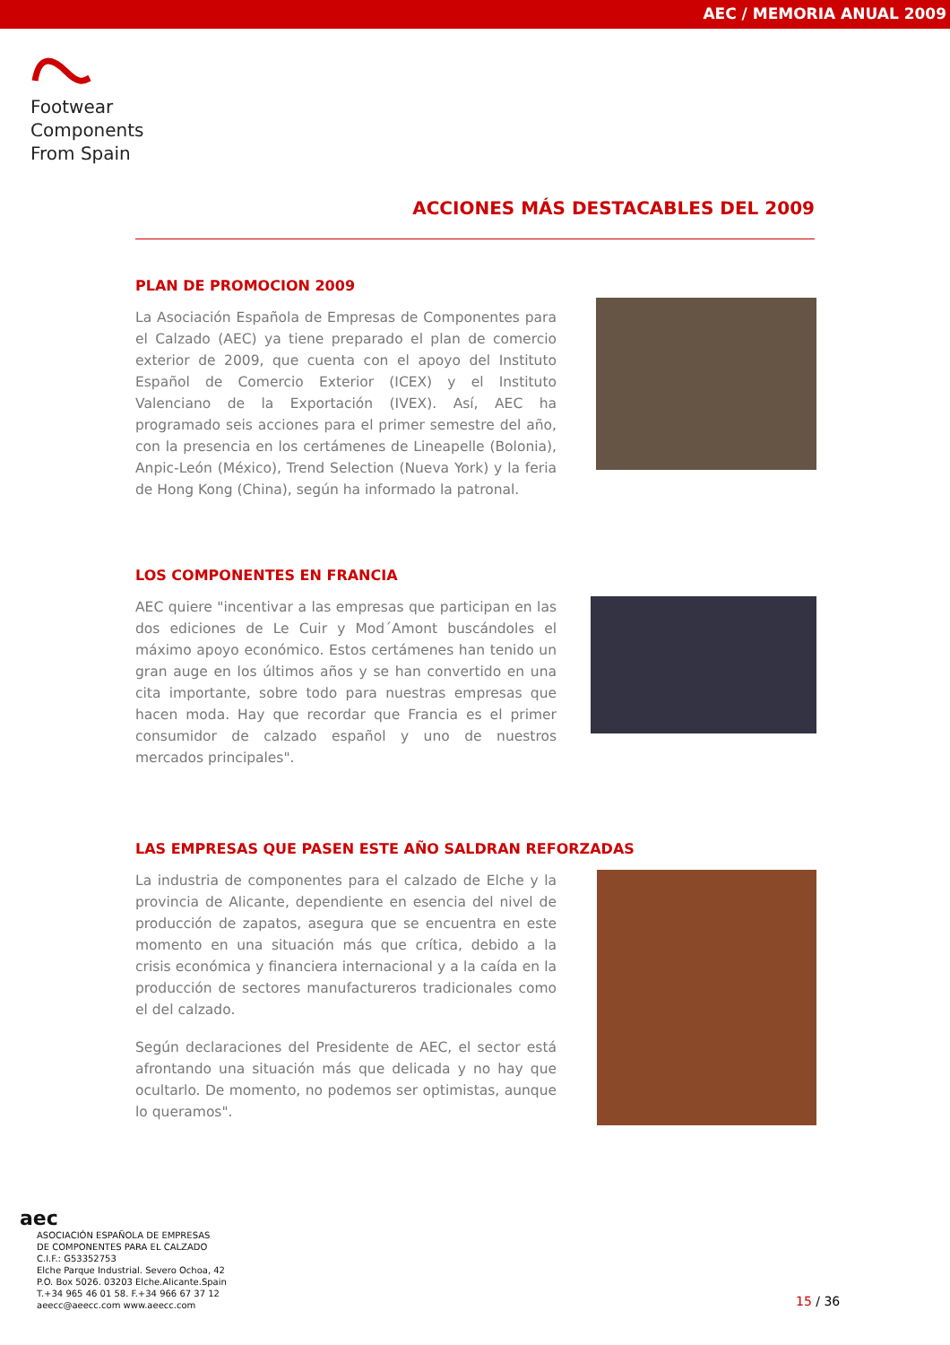AEC / MEMORIA ANUAL 2009
Footwear
Components
From Spain
ACCIONES MÁS DESTACABLES DEL 2009
PLAN DE PROMOCION 2009
La Asociación Española de Empresas de Componentes para el Calzado (AEC) ya tiene preparado el plan de comercio exterior de 2009, que cuenta con el apoyo del Instituto Español de Comercio Exterior (ICEX) y el Instituto Valenciano de la Exportación (IVEX). Así, AEC ha programado seis acciones para el primer semestre del año, con la presencia en los certámenes de Lineapelle (Bolonia), Anpic-León (México), Trend Selection (Nueva York) y la feria de Hong Kong (China), según ha informado la patronal.
LOS COMPONENTES EN FRANCIA
AEC quiere "incentivar a las empresas que participan en las dos ediciones de Le Cuir y Mod´Amont buscándoles el máximo apoyo económico. Estos certámenes han tenido un gran auge en los últimos años y se han convertido en una cita importante, sobre todo para nuestras empresas que hacen moda. Hay que recordar que Francia es el primer consumidor de calzado español y uno de nuestros mercados principales".
LAS EMPRESAS QUE PASEN ESTE AÑO SALDRAN REFORZADAS
La industria de componentes para el calzado de Elche y la provincia de Alicante, dependiente en esencia del nivel de producción de zapatos, asegura que se encuentra en este momento en una situación más que crítica, debido a la crisis económica y financiera internacional y a la caída en la producción de sectores manufactureros tradicionales como el del calzado.
Según declaraciones del Presidente de AEC, el sector está afrontando una situación más que delicada y no hay que ocultarlo. De momento, no podemos ser optimistas, aunque lo queramos".
aec
ASOCIACIÓN ESPAÑOLA DE EMPRESAS
DE COMPONENTES PARA EL CALZADO
C.I.F.: G53352753
Elche Parque Industrial. Severo Ochoa, 42
P.O. Box 5026. 03203 Elche.Alicante.Spain
T.+34 965 46 01 58. F.+34 966 67 37 12
aeecc@aeecc.com www.aeecc.com
15 / 36